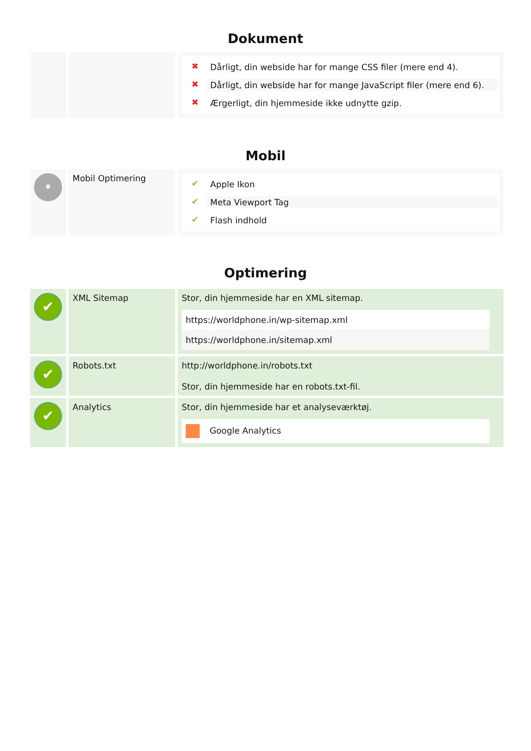Dokument
| | | ✖ Dårligt, din webside har for mange CSS filer (mere end 4). ✖ Dårligt, din webside har for mange JavaScript filer (mere end 6). ✖ Ærgerligt, din hjemmeside ikke udnytte gzip. |
Mobil
| • | Mobil Optimering | ✔ Apple Ikon ✔ Meta Viewport Tag ✔ Flash indhold |
Optimering
| ✔ | XML Sitemap | Stor, din hjemmeside har en XML sitemap. https://worldphone.in/wp-sitemap.xml https://worldphone.in/sitemap.xml |
| ✔ | Robots.txt | http://worldphone.in/robots.txt Stor, din hjemmeside har en robots.txt-fil. |
| ✔ | Analytics | Stor, din hjemmeside har et analyseværktøj. Google Analytics |